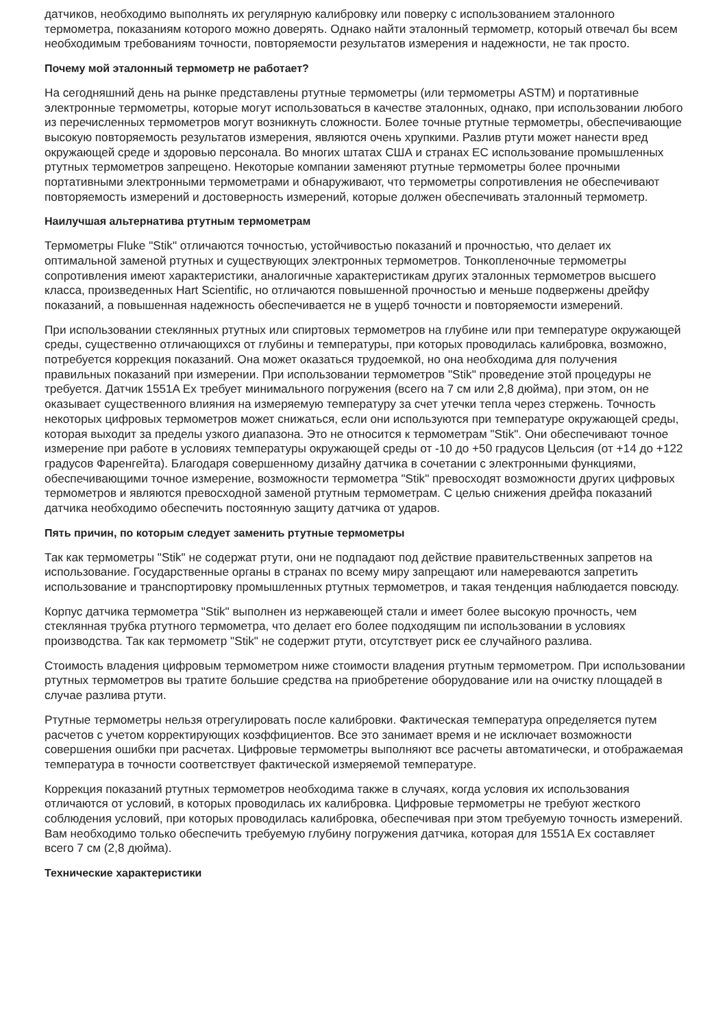датчиков, необходимо выполнять их регулярную калибровку или поверку с использованием эталонного термометра, показаниям которого можно доверять. Однако найти эталонный термометр, который отвечал бы всем необходимым требованиям точности, повторяемости результатов измерения и надежности, не так просто.
Почему мой эталонный термометр не работает?
На сегодняшний день на рынке представлены ртутные термометры (или термометры ASTM) и портативные электронные термометры, которые могут использоваться в качестве эталонных, однако, при использовании любого из перечисленных термометров могут возникнуть сложности. Более точные ртутные термометры, обеспечивающие высокую повторяемость результатов измерения, являются очень хрупкими. Разлив ртути может нанести вред окружающей среде и здоровью персонала. Во многих штатах США и странах ЕС использование промышленных ртутных термометров запрещено. Некоторые компании заменяют ртутные термометры более прочными портативными электронными термометрами и обнаруживают, что термометры сопротивления не обеспечивают повторяемость измерений и достоверность измерений, которые должен обеспечивать эталонный термометр.
Наилучшая альтернатива ртутным термометрам
Термометры Fluke "Stik" отличаются точностью, устойчивостью показаний и прочностью, что делает их оптимальной заменой ртутных и существующих электронных термометров. Тонкопленочные термометры сопротивления имеют характеристики, аналогичные характеристикам других эталонных термометров высшего класса, произведенных Hart Scientific, но отличаются повышенной прочностью и меньше подвержены дрейфу показаний, а повышенная надежность обеспечивается не в ущерб точности и повторяемости измерений.
При использовании стеклянных ртутных или спиртовых термометров на глубине или при температуре окружающей среды, существенно отличающихся от глубины и температуры, при которых проводилась калибровка, возможно, потребуется коррекция показаний. Она может оказаться трудоемкой, но она необходима для получения правильных показаний при измерении. При использовании термометров "Stik" проведение этой процедуры не требуется. Датчик 1551A Ex требует минимального погружения (всего на 7 см или 2,8 дюйма), при этом, он не оказывает существенного влияния на измеряемую температуру за счет утечки тепла через стержень. Точность некоторых цифровых термометров может снижаться, если они используются при температуре окружающей среды, которая выходит за пределы узкого диапазона. Это не относится к термометрам "Stik". Они обеспечивают точное измерение при работе в условиях температуры окружающей среды от -10 до +50 градусов Цельсия (от +14 до +122 градусов Фаренгейта). Благодаря совершенному дизайну датчика в сочетании с электронными функциями, обеспечивающими точное измерение, возможности термометра "Stik" превосходят возможности других цифровых термометров и являются превосходной заменой ртутным термометрам. С целью снижения дрейфа показаний датчика необходимо обеспечить постоянную защиту датчика от ударов.
Пять причин, по которым следует заменить ртутные термометры
Так как термометры "Stik" не содержат ртути, они не подпадают под действие правительственных запретов на использование. Государственные органы в странах по всему миру запрещают или намереваются запретить использование и транспортировку промышленных ртутных термометров, и такая тенденция наблюдается повсюду.
Корпус датчика термометра "Stik" выполнен из нержавеющей стали и имеет более высокую прочность, чем стеклянная трубка ртутного термометра, что делает его более подходящим пи использовании в условиях производства. Так как термометр "Stik" не содержит ртути, отсутствует риск ее случайного разлива.
Стоимость владения цифровым термометром ниже стоимости владения ртутным термометром. При использовании ртутных термометров вы тратите большие средства на приобретение оборудование или на очистку площадей в случае разлива ртути.
Ртутные термометры нельзя отрегулировать после калибровки. Фактическая температура определяется путем расчетов с учетом корректирующих коэффициентов. Все это занимает время и не исключает возможности совершения ошибки при расчетах. Цифровые термометры выполняют все расчеты автоматически, и отображаемая температура в точности соответствует фактической измеряемой температуре.
Коррекция показаний ртутных термометров необходима также в случаях, когда условия их использования отличаются от условий, в которых проводилась их калибровка. Цифровые термометры не требуют жесткого соблюдения условий, при которых проводилась калибровка, обеспечивая при этом требуемую точность измерений. Вам необходимо только обеспечить требуемую глубину погружения датчика, которая для 1551A Ex составляет всего 7 см (2,8 дюйма).
Технические характеристики